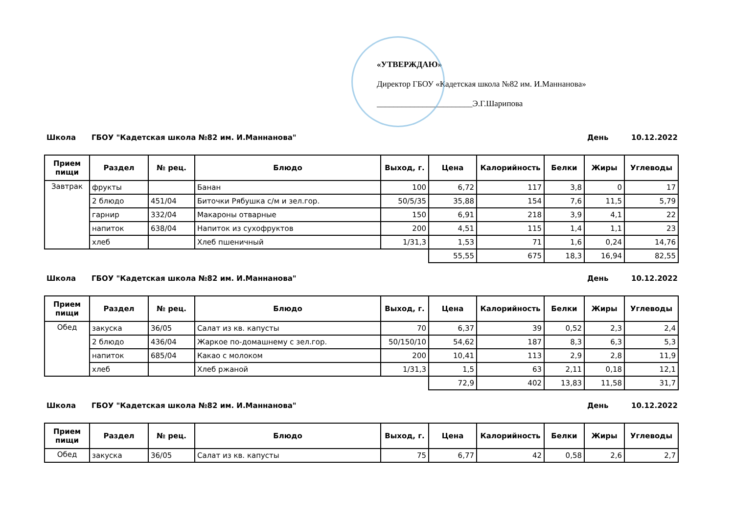«УТВЕРЖДАЮ»
Директор ГБОУ «Кадетская школа №82 им. И.Маннанова»
_______________________Э.Г.Шарипова
Школа ГБОУ "Кадетская школа №82 им. И.Маннанова" День 10.12.2022
| Прием пищи | Раздел | № рец. | Блюдо | Выход, г. | Цена | Калорийность | Белки | Жиры | Углеводы |
| --- | --- | --- | --- | --- | --- | --- | --- | --- | --- |
| Завтрак | фрукты | | Банан | 100 | 6,72 | 117 | 3,8 | 0 | 17 |
| | 2 блюдо | 451/04 | Биточки Рябушка с/м и зел.гор. | 50/5/35 | 35,88 | 154 | 7,6 | 11,5 | 5,79 |
| | гарнир | 332/04 | Макароны отварные | 150 | 6,91 | 218 | 3,9 | 4,1 | 22 |
| | напиток | 638/04 | Напиток из сухофруктов | 200 | 4,51 | 115 | 1,4 | 1,1 | 23 |
| | хлеб | | Хлеб пшеничный | 1/31,3 | 1,53 | 71 | 1,6 | 0,24 | 14,76 |
| | | | | | 55,55 | 675 | 18,3 | 16,94 | 82,55 |
Школа ГБОУ "Кадетская школа №82 им. И.Маннанова" День 10.12.2022
| Прием пищи | Раздел | № рец. | Блюдо | Выход, г. | Цена | Калорийность | Белки | Жиры | Углеводы |
| --- | --- | --- | --- | --- | --- | --- | --- | --- | --- |
| Обед | закуска | 36/05 | Салат из кв. капусты | 70 | 6,37 | 39 | 0,52 | 2,3 | 2,4 |
| | 2 блюдо | 436/04 | Жаркое по-домашнему с зел.гор. | 50/150/10 | 54,62 | 187 | 8,3 | 6,3 | 5,3 |
| | напиток | 685/04 | Какао с молоком | 200 | 10,41 | 113 | 2,9 | 2,8 | 11,9 |
| | хлеб | | Хлеб ржаной | 1/31,3 | 1,5 | 63 | 2,11 | 0,18 | 12,1 |
| | | | | | 72,9 | 402 | 13,83 | 11,58 | 31,7 |
Школа ГБОУ "Кадетская школа №82 им. И.Маннанова" День 10.12.2022
| Прием пищи | Раздел | № рец. | Блюдо | Выход, г. | Цена | Калорийность | Белки | Жиры | Углеводы |
| --- | --- | --- | --- | --- | --- | --- | --- | --- | --- |
| Обед | закуска | 36/05 | Салат из кв. капусты | 75 | 6,77 | 42 | 0,58 | 2,6 | 2,7 |